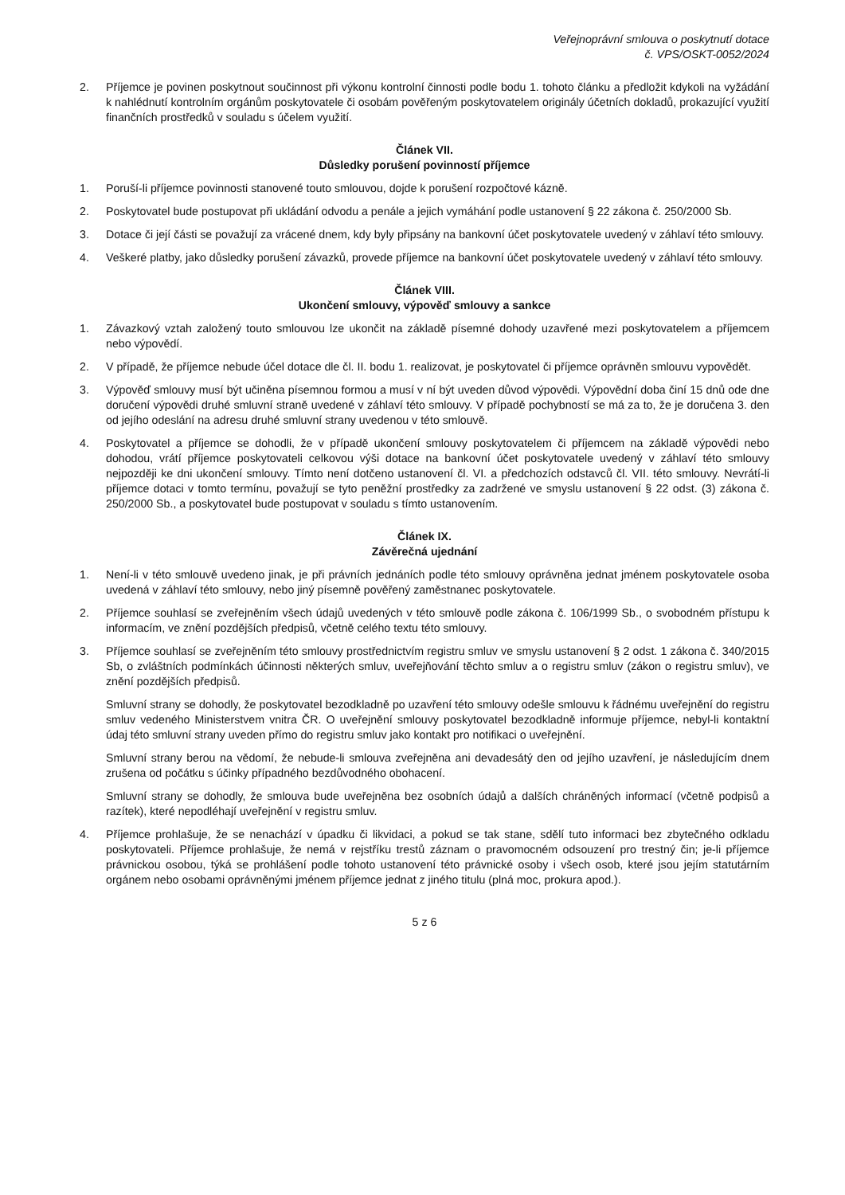Veřejnoprávní smlouva o poskytnutí dotace
č. VPS/OSKT-0052/2024
2. Příjemce je povinen poskytnout součinnost při výkonu kontrolní činnosti podle bodu 1. tohoto článku a předložit kdykoli na vyžádání k nahlédnutí kontrolním orgánům poskytovatele či osobám pověřeným poskytovatelem originály účetních dokladů, prokazující využití finančních prostředků v souladu s účelem využití.
Článek VII.
Důsledky porušení povinností příjemce
1. Poruší-li příjemce povinnosti stanovené touto smlouvou, dojde k porušení rozpočtové kázně.
2. Poskytovatel bude postupovat při ukládání odvodu a penále a jejich vymáhání podle ustanovení § 22 zákona č. 250/2000 Sb.
3. Dotace či její části se považují za vrácené dnem, kdy byly připsány na bankovní účet poskytovatele uvedený v záhlaví této smlouvy.
4. Veškeré platby, jako důsledky porušení závazků, provede příjemce na bankovní účet poskytovatele uvedený v záhlaví této smlouvy.
Článek VIII.
Ukončení smlouvy, výpověď smlouvy a sankce
1. Závazkový vztah založený touto smlouvou lze ukončit na základě písemné dohody uzavřené mezi poskytovatelem a příjemcem nebo výpovědí.
2. V případě, že příjemce nebude účel dotace dle čl. II. bodu 1. realizovat, je poskytovatel či příjemce oprávněn smlouvu vypovědět.
3. Výpověď smlouvy musí být učiněna písemnou formou a musí v ní být uveden důvod výpovědi. Výpovědní doba činí 15 dnů ode dne doručení výpovědi druhé smluvní straně uvedené v záhlaví této smlouvy. V případě pochybností se má za to, že je doručena 3. den od jejího odeslání na adresu druhé smluvní strany uvedenou v této smlouvě.
4. Poskytovatel a příjemce se dohodli, že v případě ukončení smlouvy poskytovatelem či příjemcem na základě výpovědi nebo dohodou, vrátí příjemce poskytovateli celkovou výši dotace na bankovní účet poskytovatele uvedený v záhlaví této smlouvy nejpozději ke dni ukončení smlouvy. Tímto není dotčeno ustanovení čl. VI. a předchozích odstavců čl. VII. této smlouvy. Nevrátí-li příjemce dotaci v tomto termínu, považují se tyto peněžní prostředky za zadržené ve smyslu ustanovení § 22 odst. (3) zákona č. 250/2000 Sb., a poskytovatel bude postupovat v souladu s tímto ustanovením.
Článek IX.
Závěrečná ujednání
1. Není-li v této smlouvě uvedeno jinak, je při právních jednáních podle této smlouvy oprávněna jednat jménem poskytovatele osoba uvedená v záhlaví této smlouvy, nebo jiný písemně pověřený zaměstnanec poskytovatele.
2. Příjemce souhlasí se zveřejněním všech údajů uvedených v této smlouvě podle zákona č. 106/1999 Sb., o svobodném přístupu k informacím, ve znění pozdějších předpisů, včetně celého textu této smlouvy.
3. Příjemce souhlasí se zveřejněním této smlouvy prostřednictvím registru smluv ve smyslu ustanovení § 2 odst. 1 zákona č. 340/2015 Sb, o zvláštních podmínkách účinnosti některých smluv, uveřejňování těchto smluv a o registru smluv (zákon o registru smluv), ve znění pozdějších předpisů.
Smluvní strany se dohodly, že poskytovatel bezodkladně po uzavření této smlouvy odešle smlouvu k řádnému uveřejnění do registru smluv vedeného Ministerstvem vnitra ČR. O uveřejnění smlouvy poskytovatel bezodkladně informuje příjemce, nebyl-li kontaktní údaj této smluvní strany uveden přímo do registru smluv jako kontakt pro notifikaci o uveřejnění.
Smluvní strany berou na vědomí, že nebude-li smlouva zveřejněna ani devadesátý den od jejího uzavření, je následujícím dnem zrušena od počátku s účinky případného bezdůvodného obohacení.
Smluvní strany se dohodly, že smlouva bude uveřejněna bez osobních údajů a dalších chráněných informací (včetně podpisů a razítek), které nepodléhají uveřejnění v registru smluv.
4. Příjemce prohlašuje, že se nenachází v úpadku či likvidaci, a pokud se tak stane, sdělí tuto informaci bez zbytečného odkladu poskytovateli. Příjemce prohlašuje, že nemá v rejstříku trestů záznam o pravomocném odsouzení pro trestný čin; je-li příjemce právnickou osobou, týká se prohlášení podle tohoto ustanovení této právnické osoby i všech osob, které jsou jejím statutárním orgánem nebo osobami oprávněnými jménem příjemce jednat z jiného titulu (plná moc, prokura apod.).
5 z 6